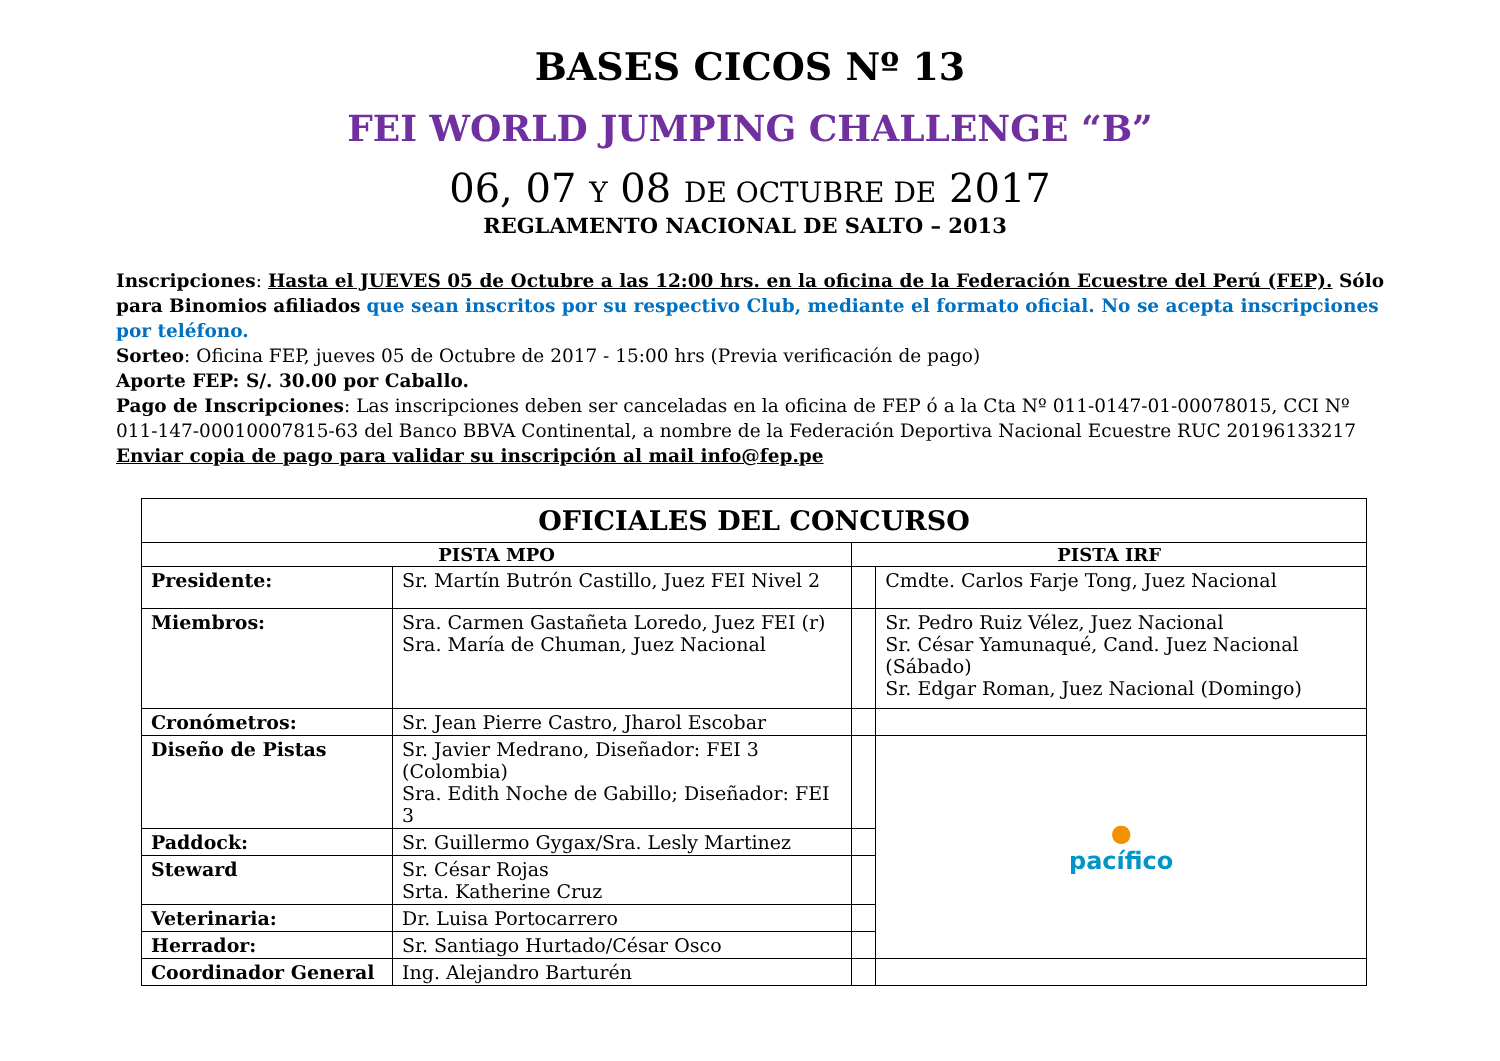BASES CICOS Nº 13
FEI WORLD JUMPING CHALLENGE “B”
06, 07 Y 08 DE OCTUBRE DE 2017
REGLAMENTO NACIONAL DE SALTO – 2013
Inscripciones: Hasta el JUEVES 05 de Octubre a las 12:00 hrs. en la oficina de la Federación Ecuestre del Perú (FEP). Sólo para Binomios afiliados que sean inscritos por su respectivo Club, mediante el formato oficial. No se acepta inscripciones por teléfono.
Sorteo: Oficina FEP, jueves 05 de Octubre de 2017 - 15:00 hrs (Previa verificación de pago)
Aporte FEP: S/. 30.00 por Caballo.
Pago de Inscripciones: Las inscripciones deben ser canceladas en la oficina de FEP ó a la Cta Nº 011-0147-01-00078015, CCI Nº 011-147-00010007815-63 del Banco BBVA Continental, a nombre de la Federación Deportiva Nacional Ecuestre RUC 20196133217
Enviar copia de pago para validar su inscripción al mail info@fep.pe
| OFICIALES DEL CONCURSO | | | |
| --- | --- | --- | --- |
| PISTA MPO | | PISTA IRF | |
| Presidente: | Sr. Martín Butrón Castillo, Juez FEI Nivel 2 | | Cmdte. Carlos Farje Tong, Juez Nacional |
| Miembros: | Sra. Carmen Gastañeta Loredo, Juez FEI (r) Sra. María de Chuman, Juez Nacional | | Sr. Pedro Ruiz Vélez, Juez Nacional Sr. César Yamunaqué, Cand. Juez Nacional (Sábado) Sr. Edgar Roman, Juez Nacional (Domingo) |
| Cronómetros: | Sr. Jean Pierre Castro, Jharol Escobar | | |
| Diseño de Pistas | Sr. Javier Medrano, Diseñador: FEI 3 (Colombia) Sra. Edith Noche de Gabillo; Diseñador: FEI 3 | | ● pacífico |
| Paddock: | Sr. Guillermo Gygax/Sra. Lesly Martinez | | |
| Steward | Sr. César Rojas Srta. Katherine Cruz | | |
| Veterinaria: | Dr. Luisa Portocarrero | | |
| Herrador: | Sr. Santiago Hurtado/César Osco | | |
| Coordinador General | Ing. Alejandro Barturén | | |